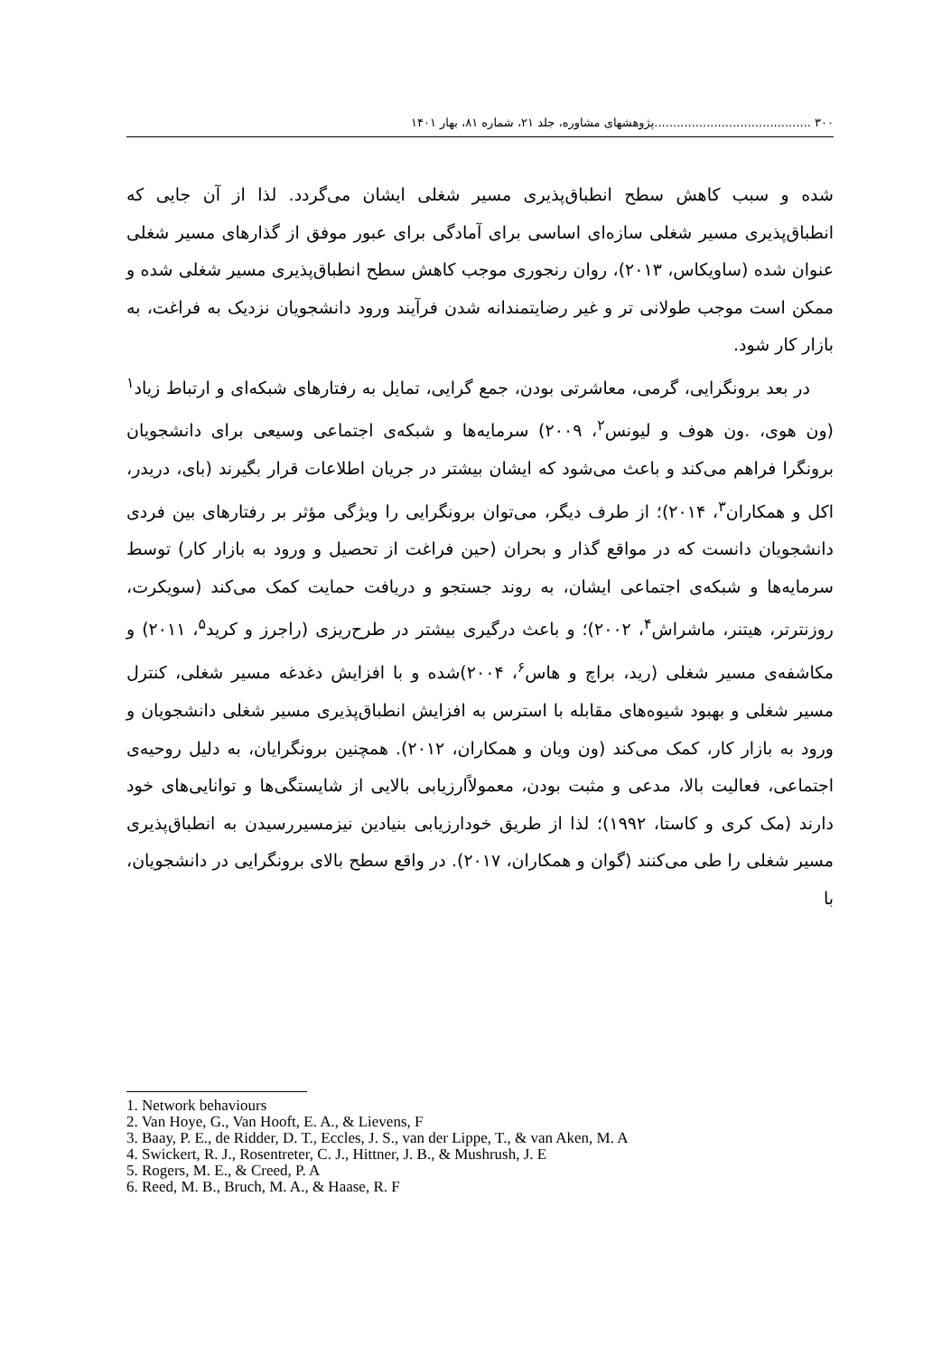۳۰۰ ..........................................پژوهشهای مشاوره، جلد ۲۱، شماره ۸۱، بهار ۱۴۰۱
شده و سبب کاهش سطح انطباق‌پذیری مسیر شغلی ایشان می‌گردد. لذا از آن جایی که انطباق‌پذیری مسیر شغلی سازه‌ای اساسی برای آمادگی برای عبور موفق از گذارهای مسیر شغلی عنوان شده (ساویکاس، ۲۰۱۳)، روان رنجوری موجب کاهش سطح انطباق‌پذیری مسیر شغلی شده و ممکن است موجب طولانی تر و غیر رضایتمندانه شدن فرآیند ورود دانشجویان نزدیک به فراغت، به بازار کار شود.
در بعد برونگرایی، گرمی، معاشرتی بودن، جمع گرایی، تمایل به رفتارهای شبکه‌ای و ارتباط زیاد<sup>۱</sup> (ون هوی، .ون هوف و لیونس<sup>۲</sup>، ۲۰۰۹) سرمایه‌ها و شبکه‌ی اجتماعی وسیعی برای دانشجویان برونگرا فراهم می‌کند و باعث می‌شود که ایشان بیشتر در جریان اطلاعات قرار بگیرند (بای، دریدر، اکل و همکاران<sup>۳</sup>، ۲۰۱۴)؛ از طرف دیگر، می‌توان برونگرایی را ویژگی مؤثر بر رفتارهای بین فردی دانشجویان دانست که در مواقع گذار و بحران (حین فراغت از تحصیل و ورود به بازار کار) توسط سرمایه‌ها و شبکه‌ی اجتماعی ایشان، به روند جستجو و دریافت حمایت کمک می‌کند (سویکرت، روزنترتر، هیتنر، ماشراش<sup>۴</sup>، ۲۰۰۲)؛ و باعث درگیری بیشتر در طرح‌ریزی (راجرز و کرید<sup>۵</sup>، ۲۰۱۱) و مکاشفه‌ی مسیر شغلی (رید، براچ و هاس<sup>۶</sup>، ۲۰۰۴)شده و با افزایش دغدغه مسیر شغلی، کنترل مسیر شغلی و بهبود شیوه‌های مقابله با استرس به افزایش انطباق‌پذیری مسیر شغلی دانشجویان و ورود به بازار کار، کمک می‌کند (ون ویان و همکاران، ۲۰۱۲). همچنین برونگرایان، به دلیل روحیه‌ی اجتماعی، فعالیت بالا، مدعی و مثبت بودن، معمولاًارزیابی بالایی از شایستگی‌ها و توانایی‌های خود دارند (مک کری و کاستا، ۱۹۹۲)؛ لذا از طریق خودارزیابی بنیادین نیزمسیررسیدن به انطباق‌پذیری مسیر شغلی را طی می‌کنند (گوان و همکاران، ۲۰۱۷). در واقع سطح بالای برونگرایی در دانشجویان، با
1. Network behaviours
2. Van Hoye, G., Van Hooft, E. A., & Lievens, F
3. Baay, P. E., de Ridder, D. T., Eccles, J. S., van der Lippe, T., & van Aken, M. A
4. Swickert, R. J., Rosentreter, C. J., Hittner, J. B., & Mushrush, J. E
5. Rogers, M. E., & Creed, P. A
6. Reed, M. B., Bruch, M. A., & Haase, R. F